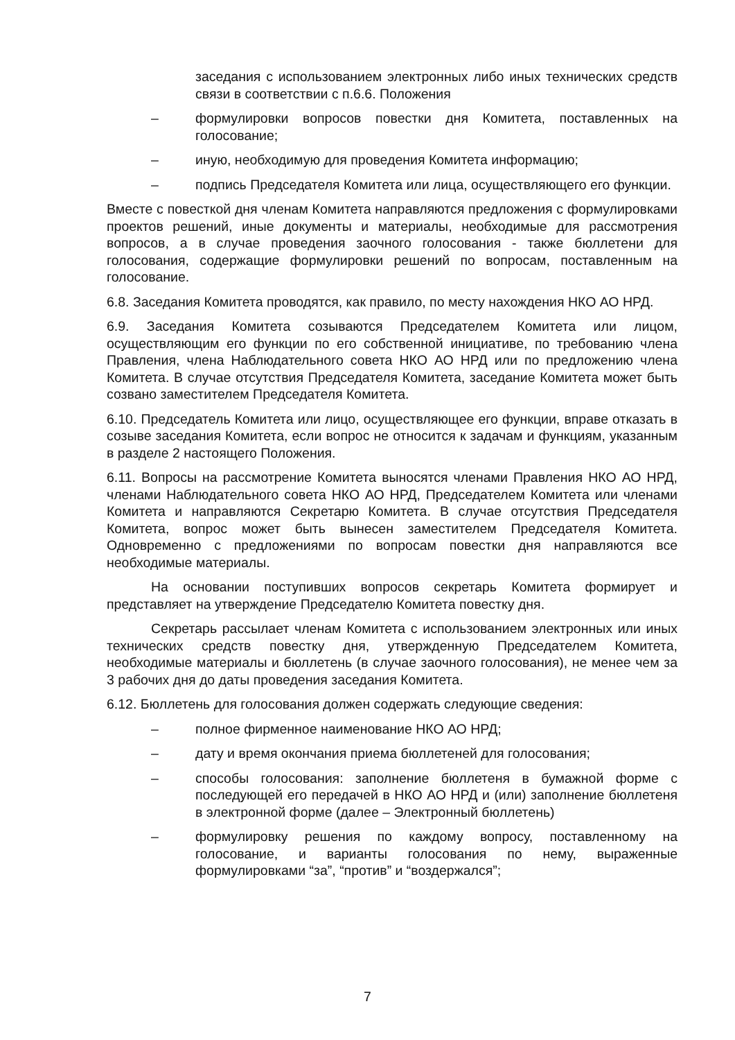заседания с использованием электронных либо иных технических средств связи в соответствии с п.6.6. Положения
– формулировки вопросов повестки дня Комитета, поставленных на голосование;
– иную, необходимую для проведения Комитета информацию;
– подпись Председателя Комитета или лица, осуществляющего его функции.
Вместе с повесткой дня членам Комитета направляются предложения с формулировками проектов решений, иные документы и материалы, необходимые для рассмотрения вопросов, а в случае проведения заочного голосования - также бюллетени для голосования, содержащие формулировки решений по вопросам, поставленным на голосование.
6.8. Заседания Комитета проводятся, как правило, по месту нахождения НКО АО НРД.
6.9. Заседания Комитета созываются Председателем Комитета или лицом, осуществляющим его функции по его собственной инициативе, по требованию члена Правления, члена Наблюдательного совета НКО АО НРД или по предложению члена Комитета. В случае отсутствия Председателя Комитета, заседание Комитета может быть созвано заместителем Председателя Комитета.
6.10. Председатель Комитета или лицо, осуществляющее его функции, вправе отказать в созыве заседания Комитета, если вопрос не относится к задачам и функциям, указанным в разделе 2 настоящего Положения.
6.11. Вопросы на рассмотрение Комитета выносятся членами Правления НКО АО НРД, членами Наблюдательного совета НКО АО НРД, Председателем Комитета или членами Комитета и направляются Секретарю Комитета. В случае отсутствия Председателя Комитета, вопрос может быть вынесен заместителем Председателя Комитета. Одновременно с предложениями по вопросам повестки дня направляются все необходимые материалы.
На основании поступивших вопросов секретарь Комитета формирует и представляет на утверждение Председателю Комитета повестку дня.
Секретарь рассылает членам Комитета с использованием электронных или иных технических средств повестку дня, утвержденную Председателем Комитета, необходимые материалы и бюллетень (в случае заочного голосования), не менее чем за 3 рабочих дня до даты проведения заседания Комитета.
6.12. Бюллетень для голосования должен содержать следующие сведения:
– полное фирменное наименование НКО АО НРД;
– дату и время окончания приема бюллетеней для голосования;
– способы голосования: заполнение бюллетеня в бумажной форме с последующей его передачей в НКО АО НРД и (или) заполнение бюллетеня в электронной форме (далее – Электронный бюллетень)
– формулировку решения по каждому вопросу, поставленному на голосование, и варианты голосования по нему, выраженные формулировками “за”, “против” и “воздержался”;
7